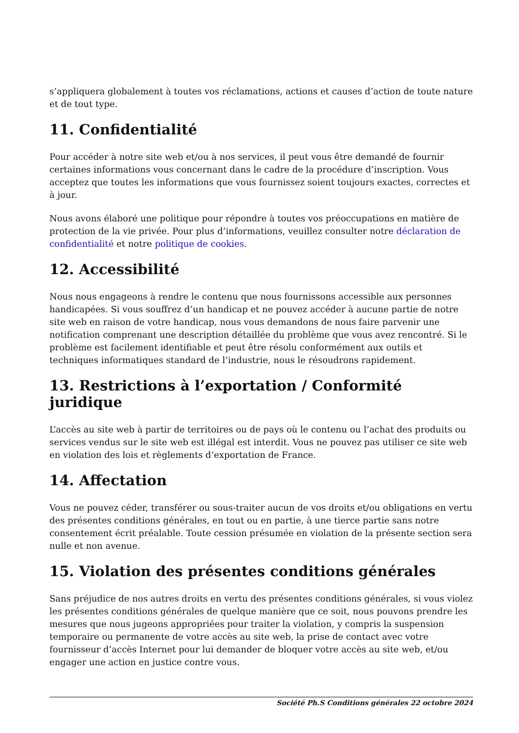s’appliquera globalement à toutes vos réclamations, actions et causes d’action de toute nature et de tout type.
11. Confidentialité
Pour accéder à notre site web et/ou à nos services, il peut vous être demandé de fournir certaines informations vous concernant dans le cadre de la procédure d’inscription. Vous acceptez que toutes les informations que vous fournissez soient toujours exactes, correctes et à jour.
Nous avons élaboré une politique pour répondre à toutes vos préoccupations en matière de protection de la vie privée. Pour plus d’informations, veuillez consulter notre déclaration de confidentialité et notre politique de cookies.
12. Accessibilité
Nous nous engageons à rendre le contenu que nous fournissons accessible aux personnes handicapées. Si vous souffrez d’un handicap et ne pouvez accéder à aucune partie de notre site web en raison de votre handicap, nous vous demandons de nous faire parvenir une notification comprenant une description détaillée du problème que vous avez rencontré. Si le problème est facilement identifiable et peut être résolu conformément aux outils et techniques informatiques standard de l’industrie, nous le résoudrons rapidement.
13. Restrictions à l’exportation / Conformité juridique
L’accès au site web à partir de territoires ou de pays où le contenu ou l’achat des produits ou services vendus sur le site web est illégal est interdit. Vous ne pouvez pas utiliser ce site web en violation des lois et règlements d’exportation de France.
14. Affectation
Vous ne pouvez céder, transférer ou sous-traiter aucun de vos droits et/ou obligations en vertu des présentes conditions générales, en tout ou en partie, à une tierce partie sans notre consentement écrit préalable. Toute cession présumée en violation de la présente section sera nulle et non avenue.
15. Violation des présentes conditions générales
Sans préjudice de nos autres droits en vertu des présentes conditions générales, si vous violez les présentes conditions générales de quelque manière que ce soit, nous pouvons prendre les mesures que nous jugeons appropriées pour traiter la violation, y compris la suspension temporaire ou permanente de votre accès au site web, la prise de contact avec votre fournisseur d’accès Internet pour lui demander de bloquer votre accès au site web, et/ou engager une action en justice contre vous.
Société Ph.S Conditions générales 22 octobre 2024